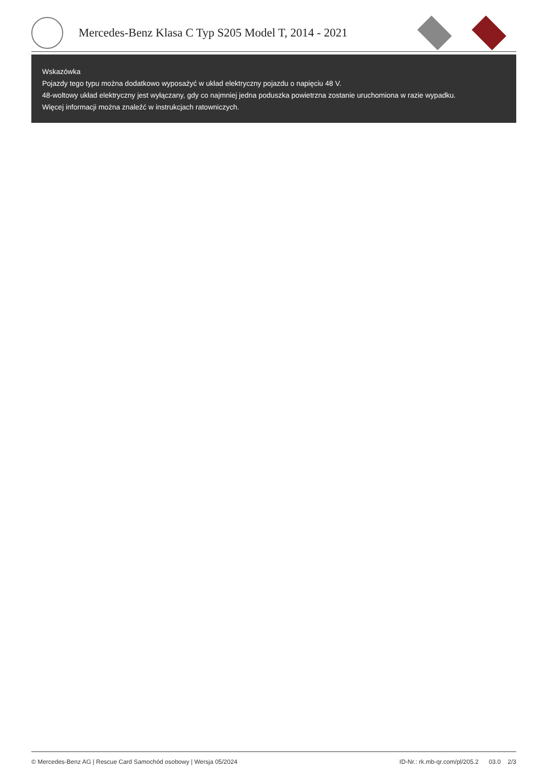Mercedes-Benz Klasa C Typ S205 Model T, 2014 - 2021
Wskazówka
Pojazdy tego typu można dodatkowo wyposażyć w układ elektryczny pojazdu o napięciu 48 V.
48-woltowy układ elektryczny jest wyłączany, gdy co najmniej jedna poduszka powietrzna zostanie uruchomiona w razie wypadku.
Więcej informacji można znaleźć w instrukcjach ratowniczych.
© Mercedes-Benz AG | Rescue Card Samochód osobowy | Wersja 05/2024 ID-Nr.: rk.mb-qr.com/pl/205.2 03.0 2/3